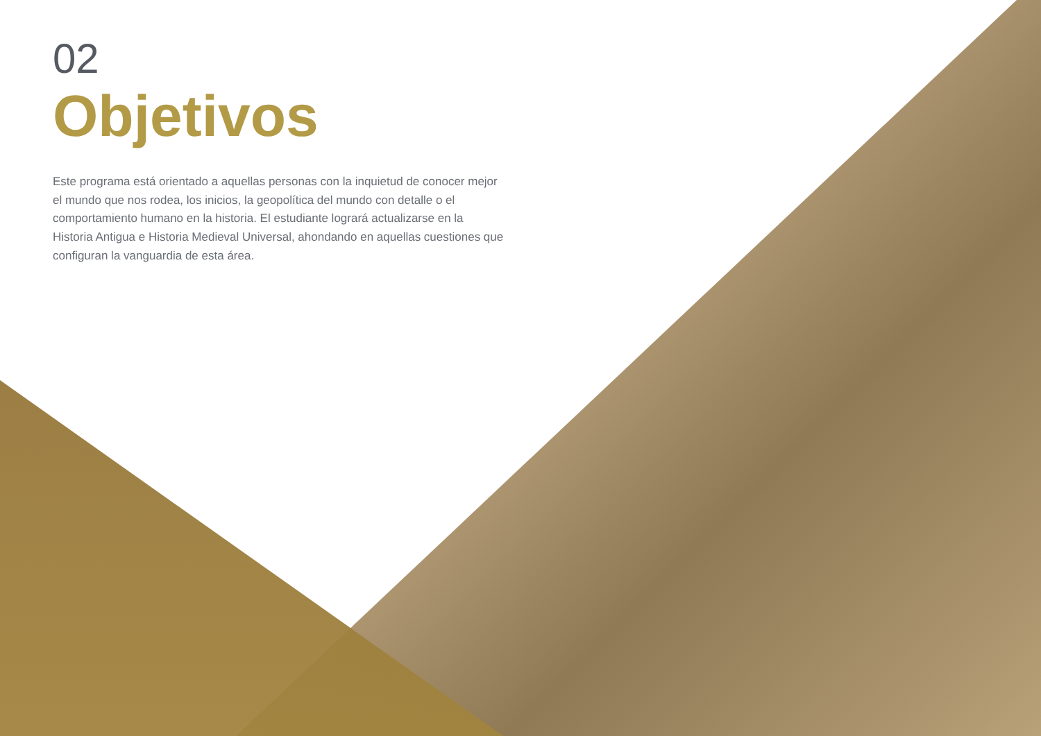02
Objetivos
Este programa está orientado a aquellas personas con la inquietud de conocer mejor el mundo que nos rodea, los inicios, la geopolítica del mundo con detalle o el comportamiento humano en la historia. El estudiante logrará actualizarse en la Historia Antigua e Historia Medieval Universal, ahondando en aquellas cuestiones que configuran la vanguardia de esta área.